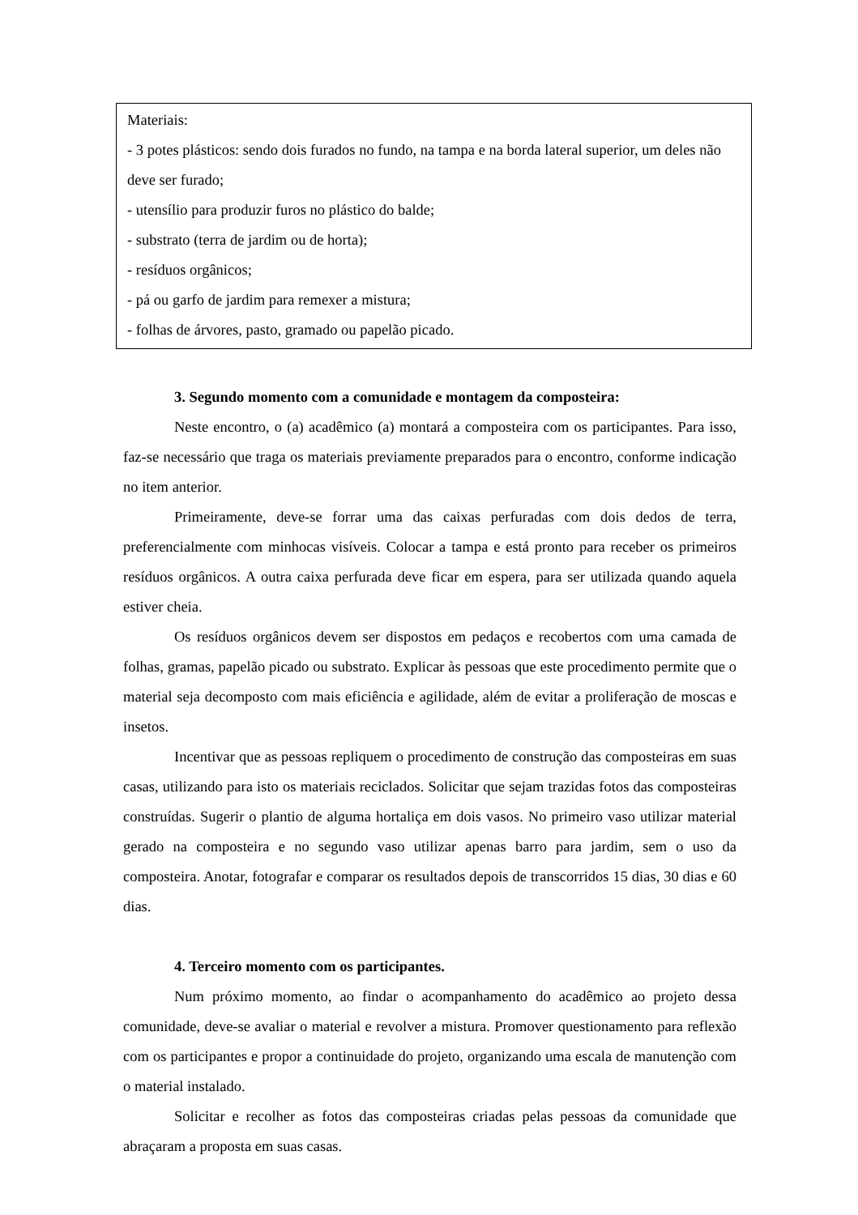Materiais:
- 3 potes plásticos: sendo dois furados no fundo, na tampa e na borda lateral superior, um deles não deve ser furado;
- utensílio para produzir furos no plástico do balde;
- substrato (terra de jardim ou de horta);
- resíduos orgânicos;
- pá ou garfo de jardim para remexer a mistura;
- folhas de árvores, pasto, gramado ou papelão picado.
3. Segundo momento com a comunidade e montagem da composteira:
Neste encontro, o (a) acadêmico (a) montará a composteira com os participantes. Para isso, faz-se necessário que traga os materiais previamente preparados para o encontro, conforme indicação no item anterior.
Primeiramente, deve-se forrar uma das caixas perfuradas com dois dedos de terra, preferencialmente com minhocas visíveis. Colocar a tampa e está pronto para receber os primeiros resíduos orgânicos. A outra caixa perfurada deve ficar em espera, para ser utilizada quando aquela estiver cheia.
Os resíduos orgânicos devem ser dispostos em pedaços e recobertos com uma camada de folhas, gramas, papelão picado ou substrato. Explicar às pessoas que este procedimento permite que o material seja decomposto com mais eficiência e agilidade, além de evitar a proliferação de moscas e insetos.
Incentivar que as pessoas repliquem o procedimento de construção das composteiras em suas casas, utilizando para isto os materiais reciclados. Solicitar que sejam trazidas fotos das composteiras construídas. Sugerir o plantio de alguma hortaliça em dois vasos. No primeiro vaso utilizar material gerado na composteira e no segundo vaso utilizar apenas barro para jardim, sem o uso da composteira. Anotar, fotografar e comparar os resultados depois de transcorridos 15 dias, 30 dias e 60 dias.
4. Terceiro momento com os participantes.
Num próximo momento, ao findar o acompanhamento do acadêmico ao projeto dessa comunidade, deve-se avaliar o material e revolver a mistura. Promover questionamento para reflexão com os participantes e propor a continuidade do projeto, organizando uma escala de manutenção com o material instalado.
Solicitar e recolher as fotos das composteiras criadas pelas pessoas da comunidade que abraçaram a proposta em suas casas.